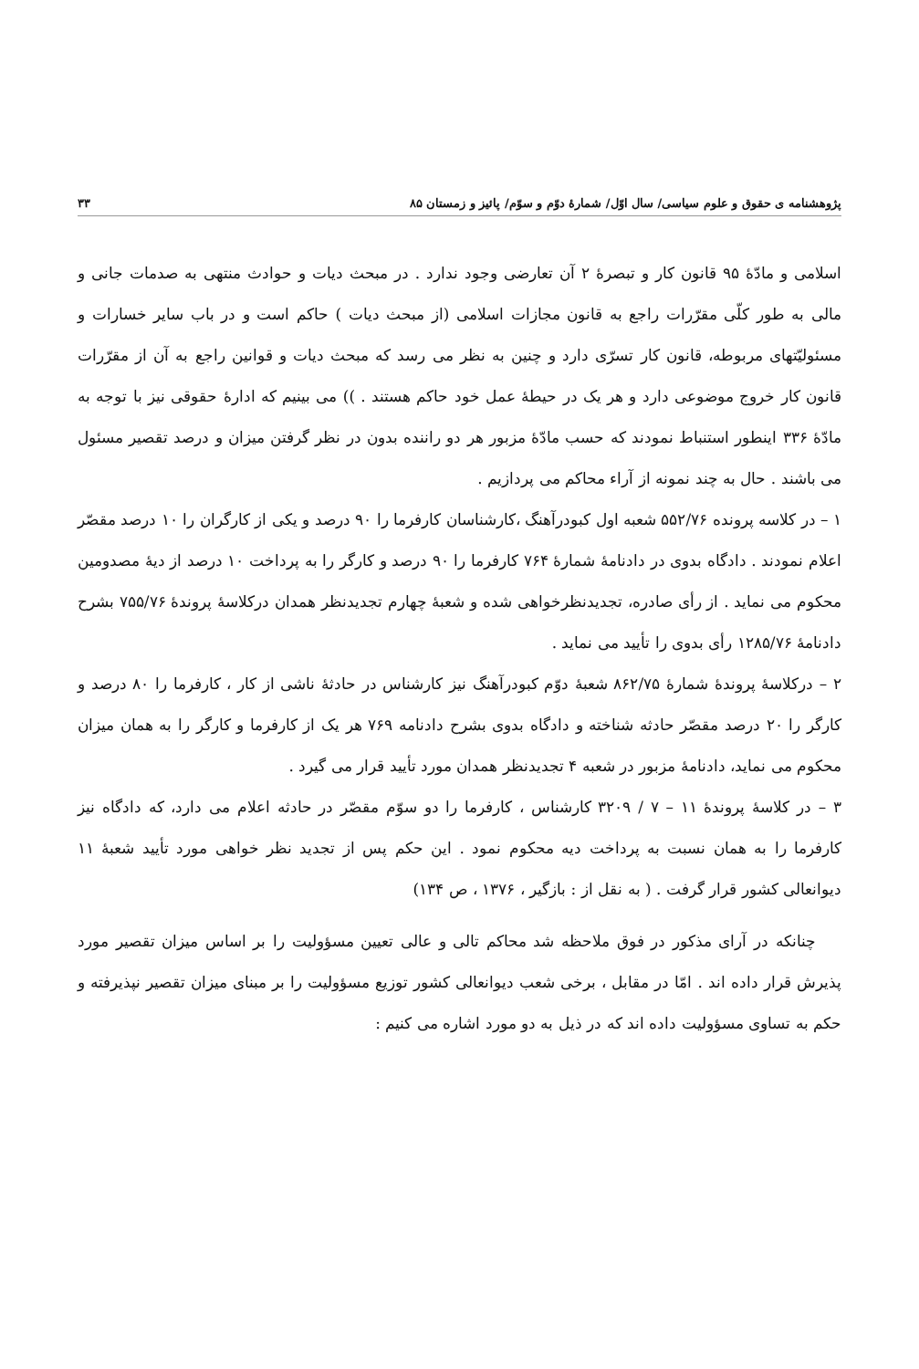پژوهشنامه ی حقوق و علوم سیاسی/ سال اوّل/ شمارهٔ دوّم و سوّم/ پائیز و زمستان ۸۵ ۳۳
اسلامی و مادّهٔ ۹۵ قانون کار و تبصرهٔ ۲ آن تعارضی وجود ندارد . در مبحث دیات و حوادث منتهی به صدمات جانی و مالی به طور کلّی مقرّرات راجع به قانون مجازات اسلامی (از مبحث دیات ) حاکم است و در باب سایر خسارات و مسئولیّتهای مربوطه، قانون کار تسرّی دارد و چنین به نظر می رسد که مبحث دیات و قوانین راجع به آن از مقرّرات قانون کار خروج موضوعی دارد و هر یک در حیطهٔ عمل خود حاکم هستند . )) می بینیم که ادارهٔ حقوقی نیز با توجه به مادّهٔ ۳۳۶ اینطور استنباط نمودند که حسب مادّهٔ مزبور هر دو راننده بدون در نظر گرفتن میزان و درصد تقصیر مسئول می باشند . حال به چند نمونه از آراء محاکم می پردازیم .
۱ – در کلاسه پرونده ۵۵۲/۷۶ شعبه اول کبودرآهنگ ،کارشناسان کارفرما را ۹۰ درصد و یکی از کارگران را ۱۰ درصد مقصّر اعلام نمودند . دادگاه بدوی در دادنامهٔ شمارهٔ ۷۶۴ کارفرما را ۹۰ درصد و کارگر را به پرداخت ۱۰ درصد از دیهٔ مصدومین محکوم می نماید . از رأی صادره، تجدیدنظرخواهی شده و شعبهٔ چهارم تجدیدنظر همدان درکلاسهٔ پروندهٔ ۷۵۵/۷۶ بشرح دادنامهٔ ۱۲۸۵/۷۶ رأی بدوی را تأیید می نماید .
۲ – درکلاسهٔ پروندهٔ شمارهٔ ۸۶۲/۷۵ شعبهٔ دوّم کبودرآهنگ نیز کارشناس در حادثهٔ ناشی از کار ، کارفرما را ۸۰ درصد و کارگر را ۲۰ درصد مقصّر حادثه شناخته و دادگاه بدوی بشرح دادنامه ۷۶۹ هر یک از کارفرما و کارگر را به همان میزان محکوم می نماید، دادنامهٔ مزبور در شعبه ۴ تجدیدنظر همدان مورد تأیید قرار می گیرد .
۳ – در کلاسهٔ پروندهٔ ۱۱ – ۷ / ۳۲۰۹ کارشناس ، کارفرما را دو سوّم مقصّر در حادثه اعلام می دارد، که دادگاه نیز کارفرما را به همان نسبت به پرداخت دیه محکوم نمود . این حکم پس از تجدید نظر خواهی مورد تأیید شعبهٔ ۱۱ دیوانعالی کشور قرار گرفت . ( به نقل از : بازگیر ، ۱۳۷۶ ، ص ۱۳۴)
چنانکه در آرای مذکور در فوق ملاحظه شد محاکم تالی و عالی تعیین مسؤولیت را بر اساس میزان تقصیر مورد پذیرش قرار داده اند . امّا در مقابل ، برخی شعب دیوانعالی کشور توزیع مسؤولیت را بر مبنای میزان تقصیر نپذیرفته و حکم به تساوی مسؤولیت داده اند که در ذیل به دو مورد اشاره می کنیم :